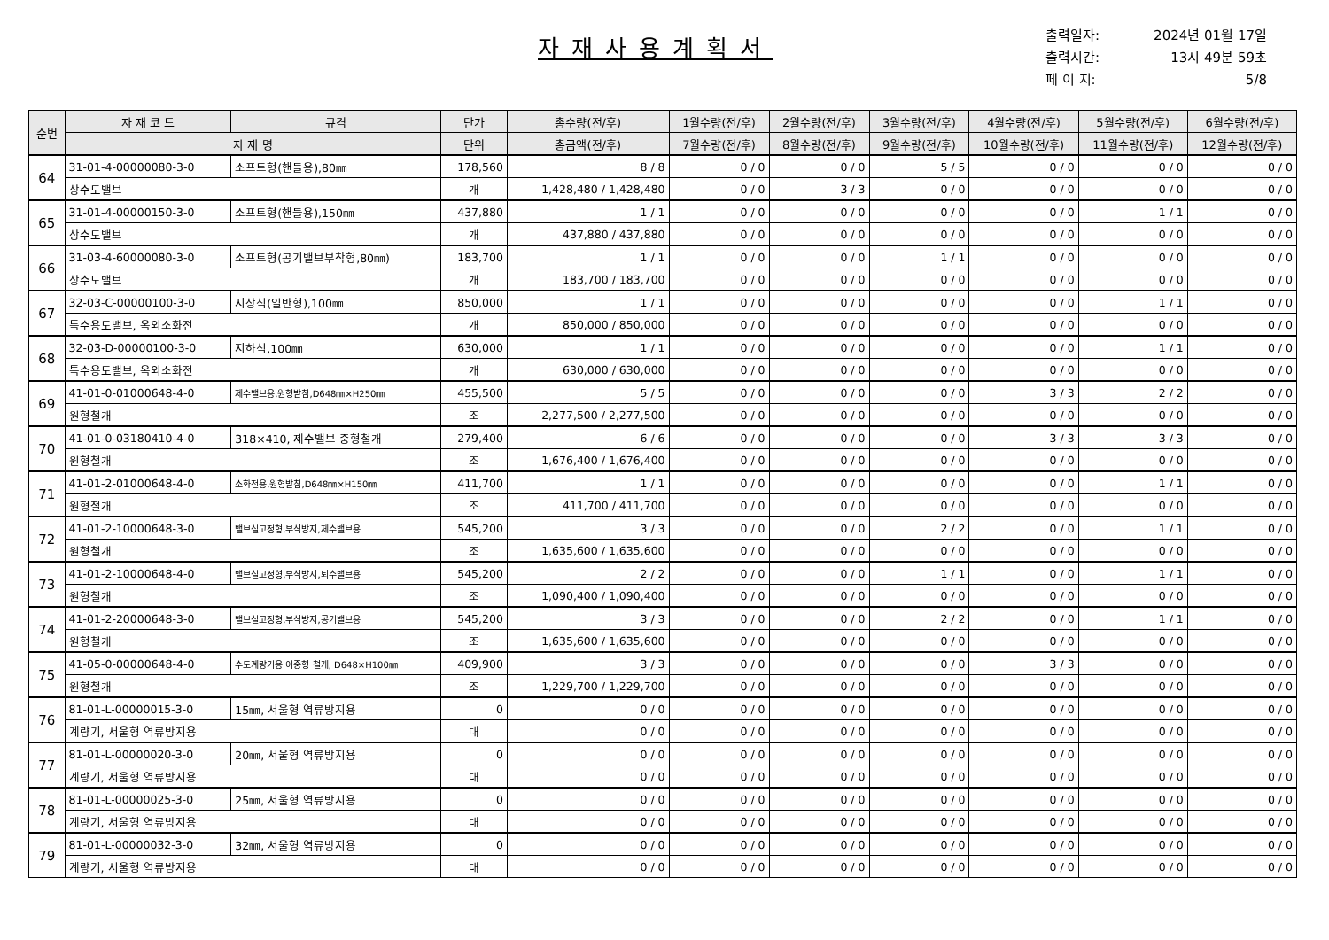자재사용계획서
출력일자: 2024년 01월 17일
출력시간: 13시 49분 59초
페 이 지: 5/8
| 순번 | 자 재 코 드 | 규격 | 단가 | 총수량(전/후) | 1월수량(전/후) | 2월수량(전/후) | 3월수량(전/후) | 4월수량(전/후) | 5월수량(전/후) | 6월수량(전/후) |
| --- | --- | --- | --- | --- | --- | --- | --- | --- | --- | --- |
| | 자 재 명 | | 단위 | 총금액(전/후) | 7월수량(전/후) | 8월수량(전/후) | 9월수량(전/후) | 10월수량(전/후) | 11월수량(전/후) | 12월수량(전/후) |
| 64 | 31-01-4-00000080-3-0 | 소프트형(핸들용),80㎜ | 178,560 | 8 / 8 | 0 / 0 | 0 / 0 | 5 / 5 | 0 / 0 | 0 / 0 | 0 / 0 |
| | 상수도밸브 | | 개 | 1,428,480 / 1,428,480 | 0 / 0 | 3 / 3 | 0 / 0 | 0 / 0 | 0 / 0 | 0 / 0 |
| 65 | 31-01-4-00000150-3-0 | 소프트형(핸들용),150㎜ | 437,880 | 1 / 1 | 0 / 0 | 0 / 0 | 0 / 0 | 0 / 0 | 1 / 1 | 0 / 0 |
| | 상수도밸브 | | 개 | 437,880 / 437,880 | 0 / 0 | 0 / 0 | 0 / 0 | 0 / 0 | 0 / 0 | 0 / 0 |
| 66 | 31-03-4-60000080-3-0 | 소프트형(공기밸브부착형,80㎜) | 183,700 | 1 / 1 | 0 / 0 | 0 / 0 | 1 / 1 | 0 / 0 | 0 / 0 | 0 / 0 |
| | 상수도밸브 | | 개 | 183,700 / 183,700 | 0 / 0 | 0 / 0 | 0 / 0 | 0 / 0 | 0 / 0 | 0 / 0 |
| 67 | 32-03-C-00000100-3-0 | 지상식(일반형),100㎜ | 850,000 | 1 / 1 | 0 / 0 | 0 / 0 | 0 / 0 | 0 / 0 | 1 / 1 | 0 / 0 |
| | 특수용도밸브, 옥외소화전 | | 개 | 850,000 / 850,000 | 0 / 0 | 0 / 0 | 0 / 0 | 0 / 0 | 0 / 0 | 0 / 0 |
| 68 | 32-03-D-00000100-3-0 | 지하식,100㎜ | 630,000 | 1 / 1 | 0 / 0 | 0 / 0 | 0 / 0 | 0 / 0 | 1 / 1 | 0 / 0 |
| | 특수용도밸브, 옥외소화전 | | 개 | 630,000 / 630,000 | 0 / 0 | 0 / 0 | 0 / 0 | 0 / 0 | 0 / 0 | 0 / 0 |
| 69 | 41-01-0-01000648-4-0 | 제수밸브용,원형받침,D648㎜×H250㎜ | 455,500 | 5 / 5 | 0 / 0 | 0 / 0 | 0 / 0 | 3 / 3 | 2 / 2 | 0 / 0 |
| | 원형철개 | | 조 | 2,277,500 / 2,277,500 | 0 / 0 | 0 / 0 | 0 / 0 | 0 / 0 | 0 / 0 | 0 / 0 |
| 70 | 41-01-0-03180410-4-0 | 318×410, 제수밸브 중형철개 | 279,400 | 6 / 6 | 0 / 0 | 0 / 0 | 0 / 0 | 3 / 3 | 3 / 3 | 0 / 0 |
| | 원형철개 | | 조 | 1,676,400 / 1,676,400 | 0 / 0 | 0 / 0 | 0 / 0 | 0 / 0 | 0 / 0 | 0 / 0 |
| 71 | 41-01-2-01000648-4-0 | 소화전용,원형받침,D648㎜×H150㎜ | 411,700 | 1 / 1 | 0 / 0 | 0 / 0 | 0 / 0 | 0 / 0 | 1 / 1 | 0 / 0 |
| | 원형철개 | | 조 | 411,700 / 411,700 | 0 / 0 | 0 / 0 | 0 / 0 | 0 / 0 | 0 / 0 | 0 / 0 |
| 72 | 41-01-2-10000648-3-0 | 밸브실고정형,부식방지,제수밸브용 | 545,200 | 3 / 3 | 0 / 0 | 0 / 0 | 2 / 2 | 0 / 0 | 1 / 1 | 0 / 0 |
| | 원형철개 | | 조 | 1,635,600 / 1,635,600 | 0 / 0 | 0 / 0 | 0 / 0 | 0 / 0 | 0 / 0 | 0 / 0 |
| 73 | 41-01-2-10000648-4-0 | 밸브실고정형,부식방지,퇴수밸브용 | 545,200 | 2 / 2 | 0 / 0 | 0 / 0 | 1 / 1 | 0 / 0 | 1 / 1 | 0 / 0 |
| | 원형철개 | | 조 | 1,090,400 / 1,090,400 | 0 / 0 | 0 / 0 | 0 / 0 | 0 / 0 | 0 / 0 | 0 / 0 |
| 74 | 41-01-2-20000648-3-0 | 밸브실고정형,부식방지,공기밸브용 | 545,200 | 3 / 3 | 0 / 0 | 0 / 0 | 2 / 2 | 0 / 0 | 1 / 1 | 0 / 0 |
| | 원형철개 | | 조 | 1,635,600 / 1,635,600 | 0 / 0 | 0 / 0 | 0 / 0 | 0 / 0 | 0 / 0 | 0 / 0 |
| 75 | 41-05-0-00000648-4-0 | 수도계량기용 이중형 철개, D648×H100㎜ | 409,900 | 3 / 3 | 0 / 0 | 0 / 0 | 0 / 0 | 3 / 3 | 0 / 0 | 0 / 0 |
| | 원형철개 | | 조 | 1,229,700 / 1,229,700 | 0 / 0 | 0 / 0 | 0 / 0 | 0 / 0 | 0 / 0 | 0 / 0 |
| 76 | 81-01-L-00000015-3-0 | 15㎜, 서울형 역류방지용 | 0 | 0 / 0 | 0 / 0 | 0 / 0 | 0 / 0 | 0 / 0 | 0 / 0 | 0 / 0 |
| | 계량기, 서울형 역류방지용 | | 대 | 0 / 0 | 0 / 0 | 0 / 0 | 0 / 0 | 0 / 0 | 0 / 0 | 0 / 0 |
| 77 | 81-01-L-00000020-3-0 | 20㎜, 서울형 역류방지용 | 0 | 0 / 0 | 0 / 0 | 0 / 0 | 0 / 0 | 0 / 0 | 0 / 0 | 0 / 0 |
| | 계량기, 서울형 역류방지용 | | 대 | 0 / 0 | 0 / 0 | 0 / 0 | 0 / 0 | 0 / 0 | 0 / 0 | 0 / 0 |
| 78 | 81-01-L-00000025-3-0 | 25㎜, 서울형 역류방지용 | 0 | 0 / 0 | 0 / 0 | 0 / 0 | 0 / 0 | 0 / 0 | 0 / 0 | 0 / 0 |
| | 계량기, 서울형 역류방지용 | | 대 | 0 / 0 | 0 / 0 | 0 / 0 | 0 / 0 | 0 / 0 | 0 / 0 | 0 / 0 |
| 79 | 81-01-L-00000032-3-0 | 32㎜, 서울형 역류방지용 | 0 | 0 / 0 | 0 / 0 | 0 / 0 | 0 / 0 | 0 / 0 | 0 / 0 | 0 / 0 |
| | 계량기, 서울형 역류방지용 | | 대 | 0 / 0 | 0 / 0 | 0 / 0 | 0 / 0 | 0 / 0 | 0 / 0 | 0 / 0 |